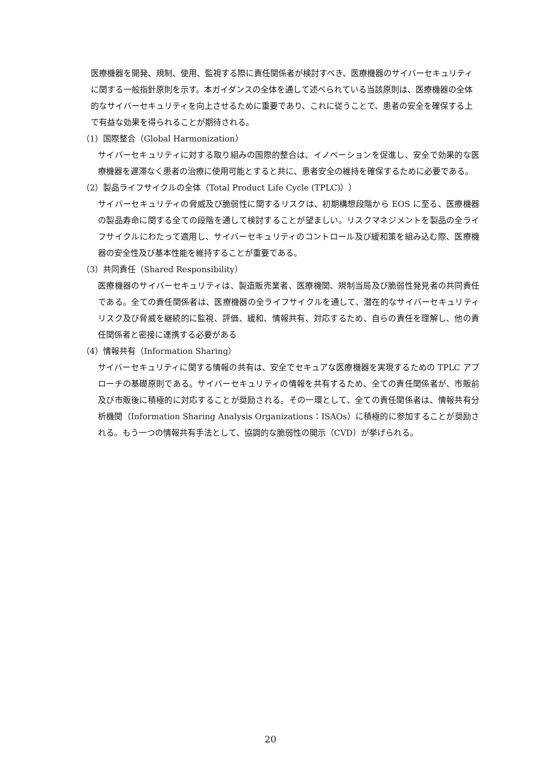医療機器を開発、規制、使用、監視する際に責任関係者が検討すべき、医療機器のサイバーセキュリティに関する一般指針原則を示す。本ガイダンスの全体を通して述べられている当該原則は、医療機器の全体的なサイバーセキュリティを向上させるために重要であり、これに従うことで、患者の安全を確保する上で有益な効果を得られることが期待される。
（1）国際整合（Global Harmonization）
サイバーセキュリティに対する取り組みの国際的整合は、イノベーションを促進し、安全で効果的な医療機器を遅滞なく患者の治療に使用可能とすると共に、患者安全の維持を確保するために必要である。
（2）製品ライフサイクルの全体（Total Product Life Cycle (TPLC)））
サイバーセキュリティの脅威及び脆弱性に関するリスクは、初期構想段階から EOS に至る、医療機器の製品寿命に関する全ての段階を通して検討することが望ましい。リスクマネジメントを製品の全ライフサイクルにわたって適用し、サイバーセキュリティのコントロール及び緩和策を組み込む際、医療機器の安全性及び基本性能を維持することが重要である。
（3）共同責任（Shared Responsibility）
医療機器のサイバーセキュリティは、製造販売業者、医療機関、規制当局及び脆弱性発見者の共同責任である。全ての責任関係者は、医療機器の全ライフサイクルを通して、潜在的なサイバーセキュリティリスク及び脅威を継続的に監視、評価、緩和、情報共有、対応するため、自らの責任を理解し、他の責任関係者と密接に連携する必要がある
（4）情報共有（Information Sharing）
サイバーセキュリティに関する情報の共有は、安全でセキュアな医療機器を実現するための TPLC アプローチの基礎原則である。サイバーセキュリティの情報を共有するため、全ての責任関係者が、市販前及び市販後に積極的に対応することが奨励される。その一環として、全ての責任関係者は、情報共有分析機関（Information Sharing Analysis Organizations：ISAOs）に積極的に参加することが奨励される。もう一つの情報共有手法として、協調的な脆弱性の開示（CVD）が挙げられる。
20